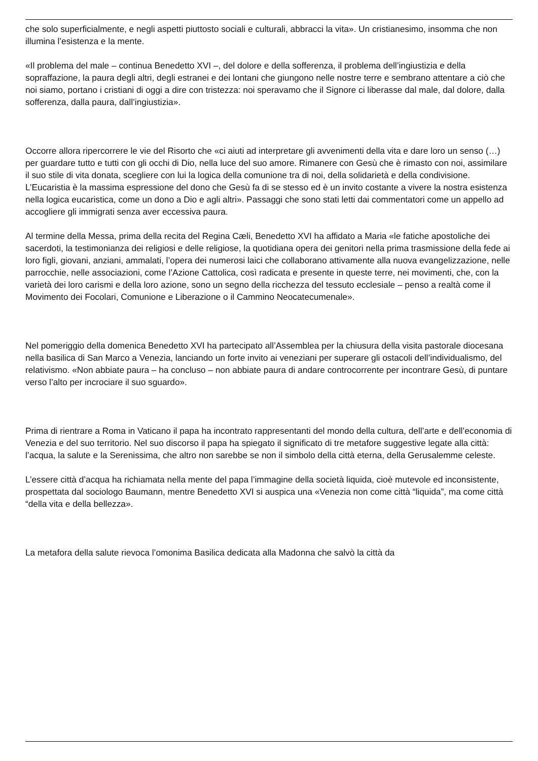che solo superficialmente, e negli aspetti piuttosto sociali e culturali, abbracci la vita». Un cristianesimo, insomma che non illumina l’esistenza e la mente.
«Il problema del male – continua Benedetto XVI –, del dolore e della sofferenza, il problema dell’ingiustizia e della sopraffazione, la paura degli altri, degli estranei e dei lontani che giungono nelle nostre terre e sembrano attentare a ciò che noi siamo, portano i cristiani di oggi a dire con tristezza: noi speravamo che il Signore ci liberasse dal male, dal dolore, dalla sofferenza, dalla paura, dall’ingiustizia».
Occorre allora ripercorrere le vie del Risorto che «ci aiuti ad interpretare gli avvenimenti della vita e dare loro un senso (…) per guardare tutto e tutti con gli occhi di Dio, nella luce del suo amore. Rimanere con Gesù che è rimasto con noi, assimilare il suo stile di vita donata, scegliere con lui la logica della comunione tra di noi, della solidarietà e della condivisione. L’Eucaristia è la massima espressione del dono che Gesù fa di se stesso ed è un invito costante a vivere la nostra esistenza nella logica eucaristica, come un dono a Dio e agli altri». Passaggi che sono stati letti dai commentatori come un appello ad accogliere gli immigrati senza aver eccessiva paura.
Al termine della Messa, prima della recita del Regina Cæli, Benedetto XVI ha affidato a Maria «le fatiche apostoliche dei sacerdoti, la testimonianza dei religiosi e delle religiose, la quotidiana opera dei genitori nella prima trasmissione della fede ai loro figli, giovani, anziani, ammalati, l’opera dei numerosi laici che collaborano attivamente alla nuova evangelizzazione, nelle parrocchie, nelle associazioni, come l’Azione Cattolica, così radicata e presente in queste terre, nei movimenti, che, con la varietà dei loro carismi e della loro azione, sono un segno della ricchezza del tessuto ecclesiale – penso a realtà come il Movimento dei Focolari, Comunione e Liberazione o il Cammino Neocatecumenale».
Nel pomeriggio della domenica Benedetto XVI ha partecipato all’Assemblea per la chiusura della visita pastorale diocesana nella basilica di San Marco a Venezia, lanciando un forte invito ai veneziani per superare gli ostacoli dell’individualismo, del relativismo. «Non abbiate paura – ha concluso – non abbiate paura di andare controcorrente per incontrare Gesù, di puntare verso l’alto per incrociare il suo sguardo».
Prima di rientrare a Roma in Vaticano il papa ha incontrato rappresentanti del mondo della cultura, dell’arte e dell’economia di Venezia e del suo territorio. Nel suo discorso il papa ha spiegato il significato di tre metafore suggestive legate alla città: l’acqua, la salute e la Serenissima, che altro non sarebbe se non il simbolo della città eterna, della Gerusalemme celeste.
L’essere città d’acqua ha richiamata nella mente del papa l’immagine della società liquida, cioè mutevole ed inconsistente, prospettata dal sociologo Baumann, mentre Benedetto XVI si auspica una «Venezia non come città “liquida”, ma come città “della vita e della bellezza».
La metafora della salute rievoca l’omonima Basilica dedicata alla Madonna che salvò la città da